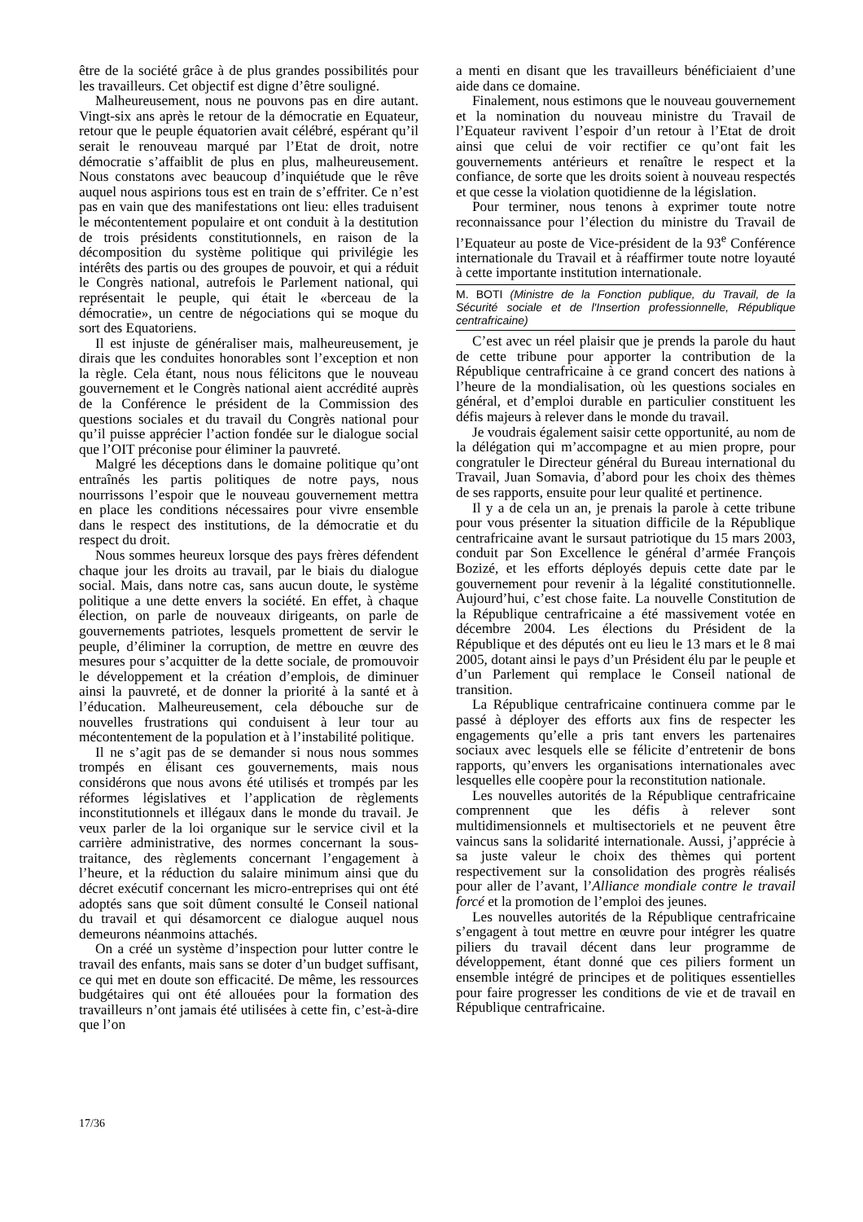être de la société grâce à de plus grandes possibilités pour les travailleurs. Cet objectif est digne d’être souligné.
Malheureusement, nous ne pouvons pas en dire autant. Vingt-six ans après le retour de la démocratie en Equateur, retour que le peuple équatorien avait célébré, espérant qu’il serait le renouveau marqué par l’Etat de droit, notre démocratie s’affaiblit de plus en plus, malheureusement. Nous constatons avec beaucoup d’inquiétude que le rêve auquel nous aspirions tous est en train de s’effriter. Ce n’est pas en vain que des manifestations ont lieu: elles traduisent le mécontentement populaire et ont conduit à la destitution de trois présidents constitutionnels, en raison de la décomposition du système politique qui privilégie les intérêts des partis ou des groupes de pouvoir, et qui a réduit le Congrès national, autrefois le Parlement national, qui représentait le peuple, qui était le «berceau de la démocratie», un centre de négociations qui se moque du sort des Equatoriens.
Il est injuste de généraliser mais, malheureusement, je dirais que les conduites honorables sont l’exception et non la règle. Cela étant, nous nous félicitons que le nouveau gouvernement et le Congrès national aient accrédité auprès de la Conférence le président de la Commission des questions sociales et du travail du Congrès national pour qu’il puisse apprécier l’action fondée sur le dialogue social que l’OIT préconise pour éliminer la pauvreté.
Malgré les déceptions dans le domaine politique qu’ont entraînés les partis politiques de notre pays, nous nourrissons l’espoir que le nouveau gouvernement mettra en place les conditions nécessaires pour vivre ensemble dans le respect des institutions, de la démocratie et du respect du droit.
Nous sommes heureux lorsque des pays frères défendent chaque jour les droits au travail, par le biais du dialogue social. Mais, dans notre cas, sans aucun doute, le système politique a une dette envers la société. En effet, à chaque élection, on parle de nouveaux dirigeants, on parle de gouvernements patriotes, lesquels promettent de servir le peuple, d’éliminer la corruption, de mettre en œuvre des mesures pour s’acquitter de la dette sociale, de promouvoir le développement et la création d’emplois, de diminuer ainsi la pauvreté, et de donner la priorité à la santé et à l’éducation. Malheureusement, cela débouche sur de nouvelles frustrations qui conduisent à leur tour au mécontentement de la population et à l’instabilité politique.
Il ne s’agit pas de se demander si nous nous sommes trompés en élisant ces gouvernements, mais nous considérons que nous avons été utilisés et trompés par les réformes législatives et l’application de règlements inconstitutionnels et illégaux dans le monde du travail. Je veux parler de la loi organique sur le service civil et la carrière administrative, des normes concernant la sous-traitance, des règlements concernant l’engagement à l’heure, et la réduction du salaire minimum ainsi que du décret exécutif concernant les micro-entreprises qui ont été adoptés sans que soit dûment consulté le Conseil national du travail et qui désamorcent ce dialogue auquel nous demeurons néanmoins attachés.
On a créé un système d’inspection pour lutter contre le travail des enfants, mais sans se doter d’un budget suffisant, ce qui met en doute son efficacité. De même, les ressources budgétaires qui ont été allouées pour la formation des travailleurs n’ont jamais été utilisées à cette fin, c’est-à-dire que l’on
a menti en disant que les travailleurs bénéficiaient d’une aide dans ce domaine.
Finalement, nous estimons que le nouveau gouvernement et la nomination du nouveau ministre du Travail de l’Equateur ravivent l’espoir d’un retour à l’Etat de droit ainsi que celui de voir rectifier ce qu’ont fait les gouvernements antérieurs et renaître le respect et la confiance, de sorte que les droits soient à nouveau respectés et que cesse la violation quotidienne de la législation.
Pour terminer, nous tenons à exprimer toute notre reconnaissance pour l’élection du ministre du Travail de l’Equateur au poste de Vice-président de la 93<sup>e</sup> Conférence internationale du Travail et à réaffirmer toute notre loyauté à cette importante institution internationale.
M. BOTI (Ministre de la Fonction publique, du Travail, de la Sécurité sociale et de l'Insertion professionnelle, République centrafricaine)
C’est avec un réel plaisir que je prends la parole du haut de cette tribune pour apporter la contribution de la République centrafricaine à ce grand concert des nations à l’heure de la mondialisation, où les questions sociales en général, et d’emploi durable en particulier constituent les défis majeurs à relever dans le monde du travail.
Je voudrais également saisir cette opportunité, au nom de la délégation qui m’accompagne et au mien propre, pour congratuler le Directeur général du Bureau international du Travail, Juan Somavia, d’abord pour les choix des thèmes de ses rapports, ensuite pour leur qualité et pertinence.
Il y a de cela un an, je prenais la parole à cette tribune pour vous présenter la situation difficile de la République centrafricaine avant le sursaut patriotique du 15 mars 2003, conduit par Son Excellence le général d’armée François Bozizé, et les efforts déployés depuis cette date par le gouvernement pour revenir à la légalité constitutionnelle. Aujourd’hui, c’est chose faite. La nouvelle Constitution de la République centrafricaine a été massivement votée en décembre 2004. Les élections du Président de la République et des députés ont eu lieu le 13 mars et le 8 mai 2005, dotant ainsi le pays d’un Président élu par le peuple et d’un Parlement qui remplace le Conseil national de transition.
La République centrafricaine continuera comme par le passé à déployer des efforts aux fins de respecter les engagements qu’elle a pris tant envers les partenaires sociaux avec lesquels elle se félicite d’entretenir de bons rapports, qu’envers les organisations internationales avec lesquelles elle coopère pour la reconstitution nationale.
Les nouvelles autorités de la République centrafricaine comprennent que les défis à relever sont multidimensionnels et multisectoriels et ne peuvent être vaincus sans la solidarité internationale. Aussi, j’apprécie à sa juste valeur le choix des thèmes qui portent respectivement sur la consolidation des progrès réalisés pour aller de l’avant, l’Alliance mondiale contre le travail forcé et la promotion de l’emploi des jeunes.
Les nouvelles autorités de la République centrafricaine s’engagent à tout mettre en œuvre pour intégrer les quatre piliers du travail décent dans leur programme de développement, étant donné que ces piliers forment un ensemble intégré de principes et de politiques essentielles pour faire progresser les conditions de vie et de travail en République centrafricaine.
17/36